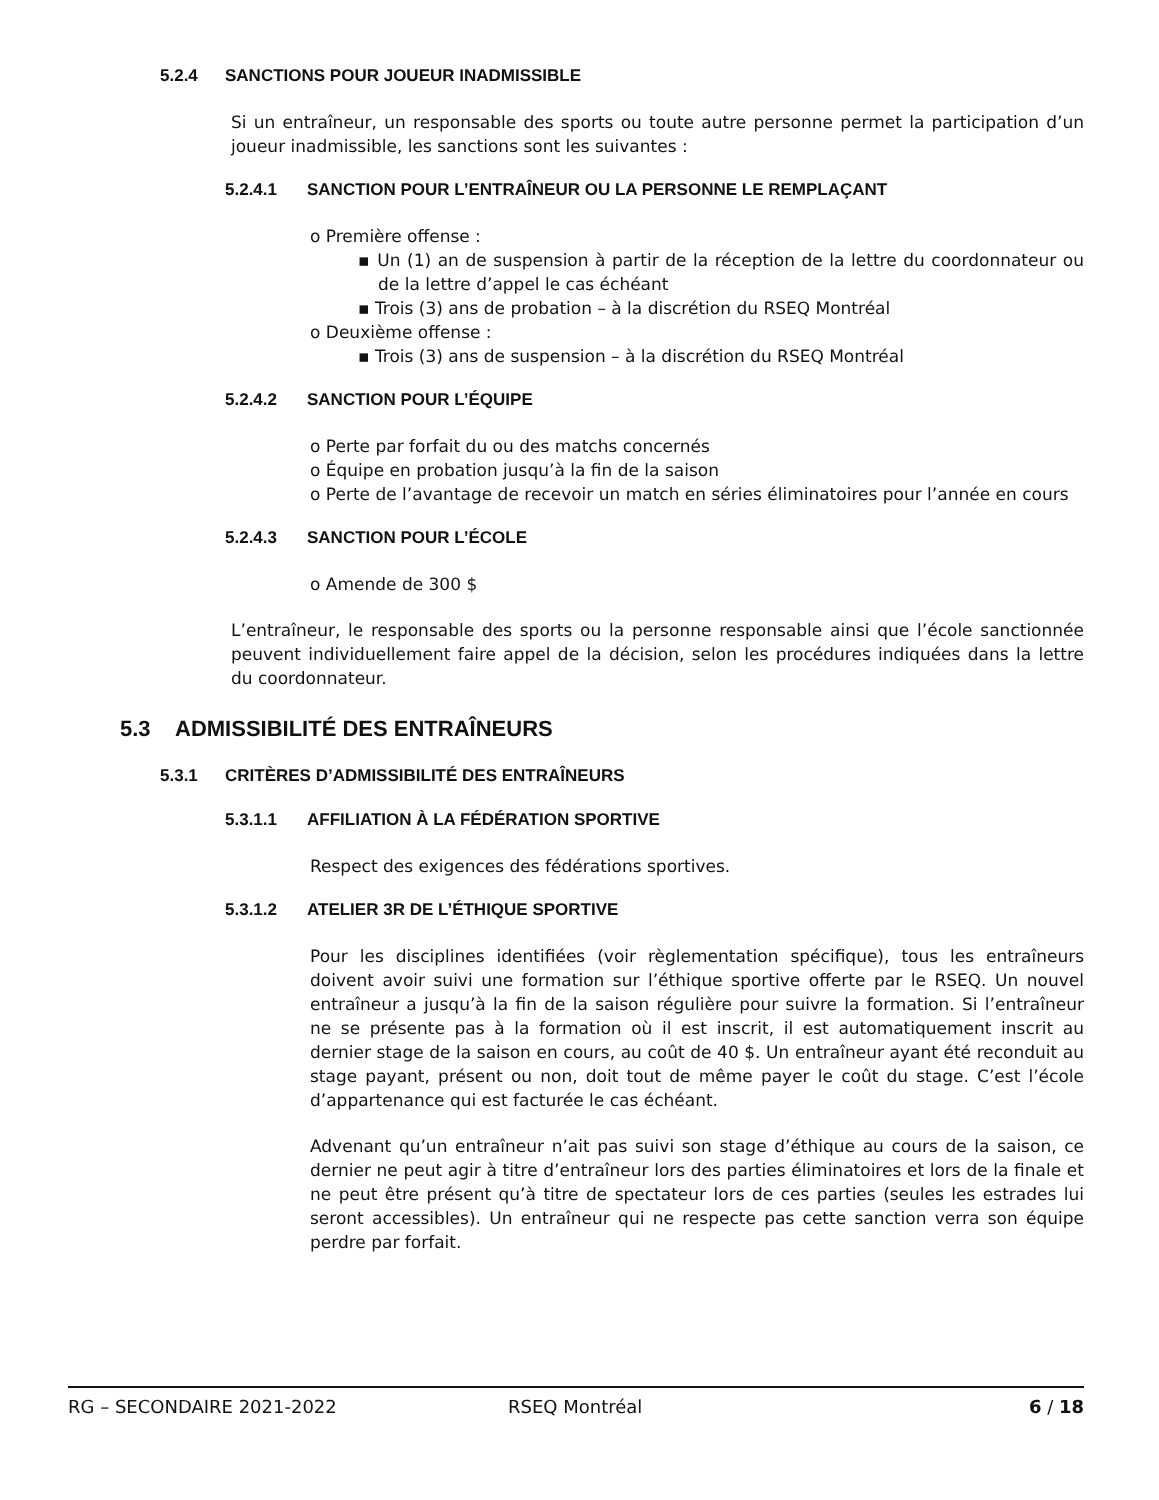5.2.4 SANCTIONS POUR JOUEUR INADMISSIBLE
Si un entraîneur, un responsable des sports ou toute autre personne permet la participation d’un joueur inadmissible, les sanctions sont les suivantes :
5.2.4.1 SANCTION POUR L’ENTRAÎNEUR OU LA PERSONNE LE REMPLAÇANT
o Première offense :
▪ Un (1) an de suspension à partir de la réception de la lettre du coordonnateur ou de la lettre d’appel le cas échéant
▪ Trois (3) ans de probation – à la discrétion du RSEQ Montréal
o Deuxième offense :
▪ Trois (3) ans de suspension – à la discrétion du RSEQ Montréal
5.2.4.2 SANCTION POUR L’ÉQUIPE
o Perte par forfait du ou des matchs concernés
o Équipe en probation jusqu’à la fin de la saison
o Perte de l’avantage de recevoir un match en séries éliminatoires pour l’année en cours
5.2.4.3 SANCTION POUR L’ÉCOLE
o Amende de 300 $
L’entraîneur, le responsable des sports ou la personne responsable ainsi que l’école sanctionnée peuvent individuellement faire appel de la décision, selon les procédures indiquées dans la lettre du coordonnateur.
5.3 ADMISSIBILITÉ DES ENTRAÎNEURS
5.3.1 CRITÈRES D’ADMISSIBILITÉ DES ENTRAÎNEURS
5.3.1.1 AFFILIATION À LA FÉDÉRATION SPORTIVE
Respect des exigences des fédérations sportives.
5.3.1.2 ATELIER 3R DE L’ÉTHIQUE SPORTIVE
Pour les disciplines identifiées (voir règlementation spécifique), tous les entraîneurs doivent avoir suivi une formation sur l’éthique sportive offerte par le RSEQ. Un nouvel entraîneur a jusqu’à la fin de la saison régulière pour suivre la formation. Si l’entraîneur ne se présente pas à la formation où il est inscrit, il est automatiquement inscrit au dernier stage de la saison en cours, au coût de 40 $. Un entraîneur ayant été reconduit au stage payant, présent ou non, doit tout de même payer le coût du stage. C’est l’école d’appartenance qui est facturée le cas échéant.
Advenant qu’un entraîneur n’ait pas suivi son stage d’éthique au cours de la saison, ce dernier ne peut agir à titre d’entraîneur lors des parties éliminatoires et lors de la finale et ne peut être présent qu’à titre de spectateur lors de ces parties (seules les estrades lui seront accessibles). Un entraîneur qui ne respecte pas cette sanction verra son équipe perdre par forfait.
RG – SECONDAIRE 2021-2022 RSEQ Montréal 6 / 18